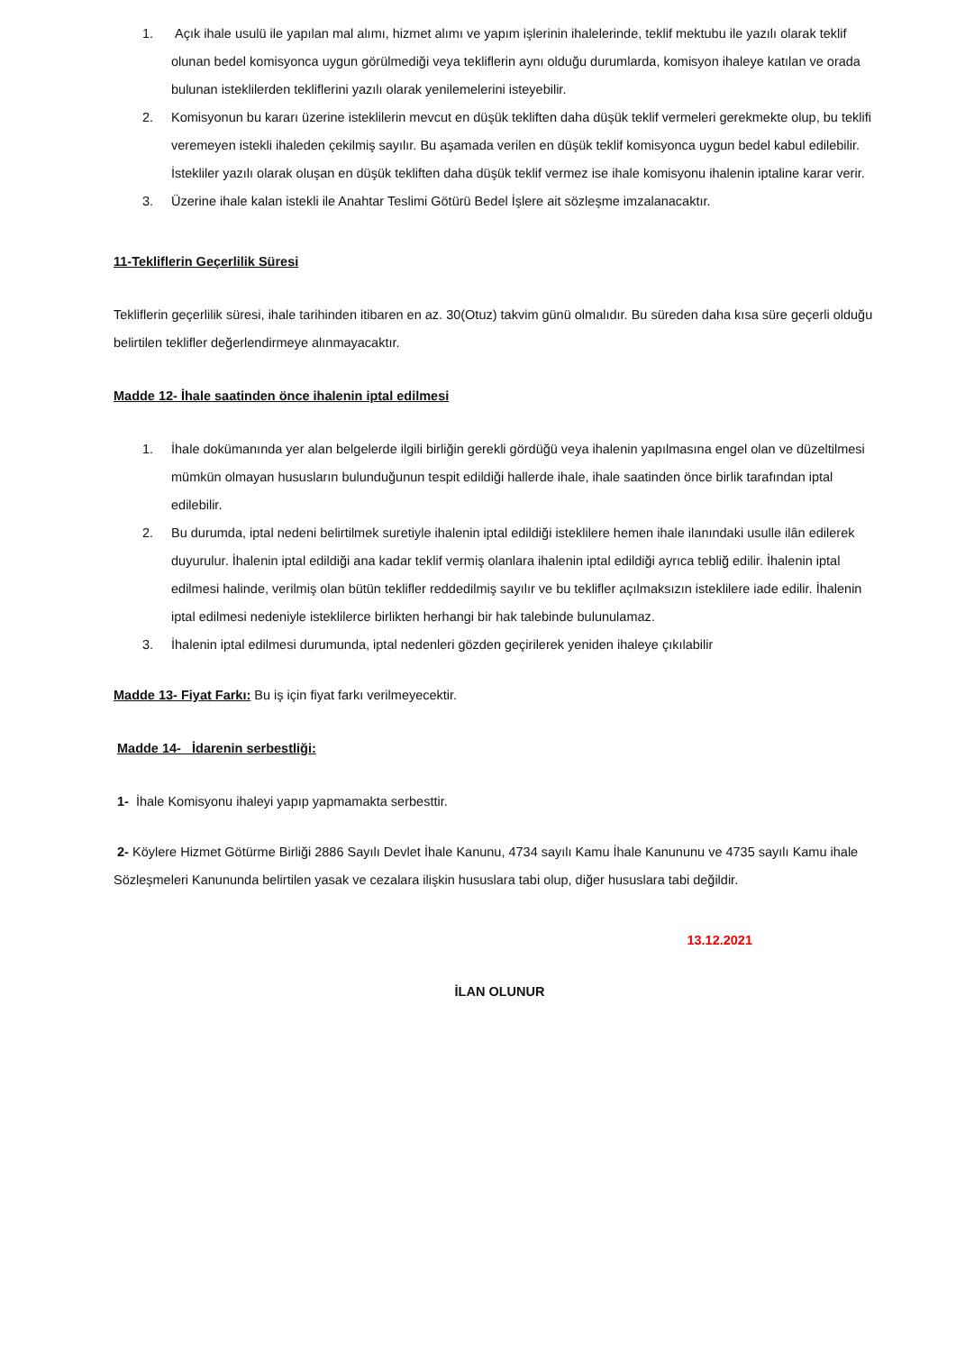1. Açık ihale usulü ile yapılan mal alımı, hizmet alımı ve yapım işlerinin ihalelerinde, teklif mektubu ile yazılı olarak teklif olunan bedel komisyonca uygun görülmediği veya tekliflerin aynı olduğu durumlarda, komisyon ihaleye katılan ve orada bulunan isteklilerden tekliflerini yazılı olarak yenilemelerini isteyebilir.
2. Komisyonun bu kararı üzerine isteklilerin mevcut en düşük tekliften daha düşük teklif vermeleri gerekmekte olup, bu teklifi veremeyen istekli ihaleden çekilmiş sayılır. Bu aşamada verilen en düşük teklif komisyonca uygun bedel kabul edilebilir. İstekliler yazılı olarak oluşan en düşük tekliften daha düşük teklif vermez ise ihale komisyonu ihalenin iptaline karar verir.
3. Üzerine ihale kalan istekli ile Anahtar Teslimi Götürü Bedel İşlere ait sözleşme imzalanacaktır.
11-Tekliflerin Geçerlilik Süresi
Tekliflerin geçerlilik süresi, ihale tarihinden itibaren en az. 30(Otuz) takvim günü olmalıdır. Bu süreden daha kısa süre geçerli olduğu belirtilen teklifler değerlendirmeye alınmayacaktır.
Madde 12- İhale saatinden önce ihalenin iptal edilmesi
1. İhale dokümanında yer alan belgelerde ilgili birliğin gerekli gördüğü veya ihalenin yapılmasına engel olan ve düzeltilmesi mümkün olmayan hususların bulunduğunun tespit edildiği hallerde ihale, ihale saatinden önce birlik tarafından iptal edilebilir.
2. Bu durumda, iptal nedeni belirtilmek suretiyle ihalenin iptal edildiği isteklilere hemen ihale ilanındaki usulle ilân edilerek duyurulur. İhalenin iptal edildiği ana kadar teklif vermiş olanlara ihalenin iptal edildiği ayrıca tebliğ edilir. İhalenin iptal edilmesi halinde, verilmiş olan bütün teklifler reddedilmiş sayılır ve bu teklifler açılmaksızın isteklilere iade edilir. İhalenin iptal edilmesi nedeniyle isteklilerce birlikten herhangi bir hak talebinde bulunulamaz.
3. İhalenin iptal edilmesi durumunda, iptal nedenleri gözden geçirilerek yeniden ihaleye çıkılabilir
Madde 13- Fiyat Farkı: Bu iş için fiyat farkı verilmeyecektir.
Madde 14- İdarenin serbestliği:
1- İhale Komisyonu ihaleyi yapıp yapmamakta serbesttir.
2- Köylere Hizmet Götürme Birliği 2886 Sayılı Devlet İhale Kanunu, 4734 sayılı Kamu İhale Kanununu ve 4735 sayılı Kamu ihale Sözleşmeleri Kanununda belirtilen yasak ve cezalara ilişkin hususlara tabi olup, diğer hususlara tabi değildir.
13.12.2021
İLAN OLUNUR